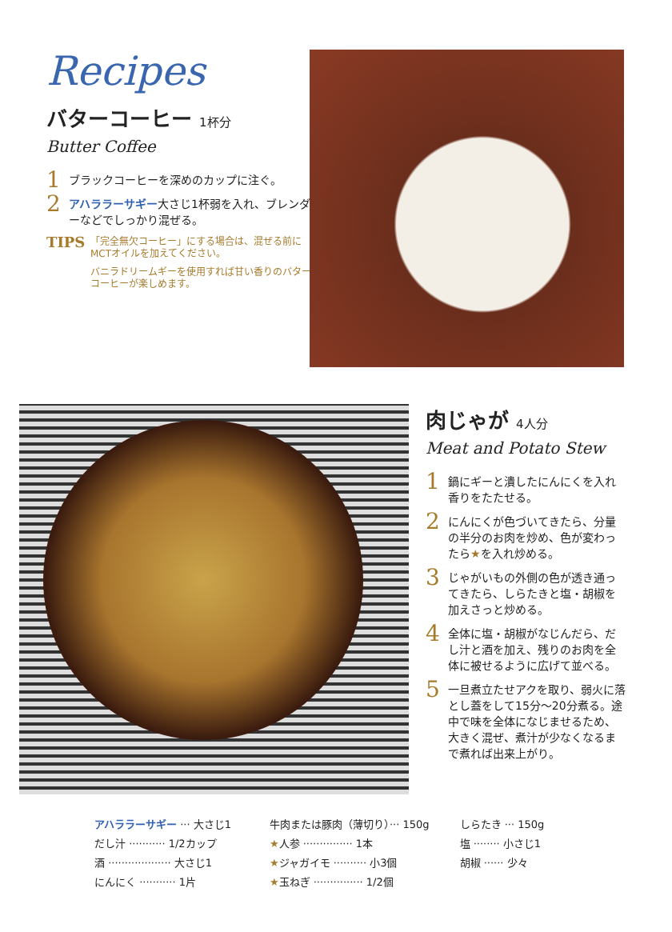Recipes
バターコーヒー 1杯分
Butter Coffee
1 ブラックコーヒーを深めのカップに注ぐ。
2 アハララーサギー大さじ1杯弱を入れ、ブレンダーなどでしっかり混ぜる。
TIPS
「完全無欠コーヒー」にする場合は、混ぜる前にMCTオイルを加えてください。
バニラドリームギーを使用すれば甘い香りのバターコーヒーが楽しめます。
肉じゃが 4人分
Meat and Potato Stew
1 鍋にギーと潰したにんにくを入れ香りをたたせる。
2 にんにくが色づいてきたら、分量の半分のお肉を炒め、色が変わったら★を入れ炒める。
3 じゃがいもの外側の色が透き通ってきたら、しらたきと塩・胡椒を加えさっと炒める。
4 全体に塩・胡椒がなじんだら、だし汁と酒を加え、残りのお肉を全体に被せるように広げて並べる。
5 一旦煮立たせアクを取り、弱火に落とし蓋をして15分〜20分煮る。途中で味を全体になじませるため、大きく混ぜ、煮汁が少なくなるまで煮れば出来上がり。
| アハララーサギー ··· 大さじ1 | 牛肉または豚肉（薄切り）··· 150g | しらたき ··· 150g |
| だし汁 ··········· 1/2カップ | ★ 人参 ··············· 1本 | 塩 ········ 小さじ1 |
| 酒 ··················· 大さじ1 | ★ ジャガイモ ·········· 小3個 | 胡椒 ······ 少々 |
| にんにく ··········· 1片 | ★ 玉ねぎ ··············· 1/2個 | |